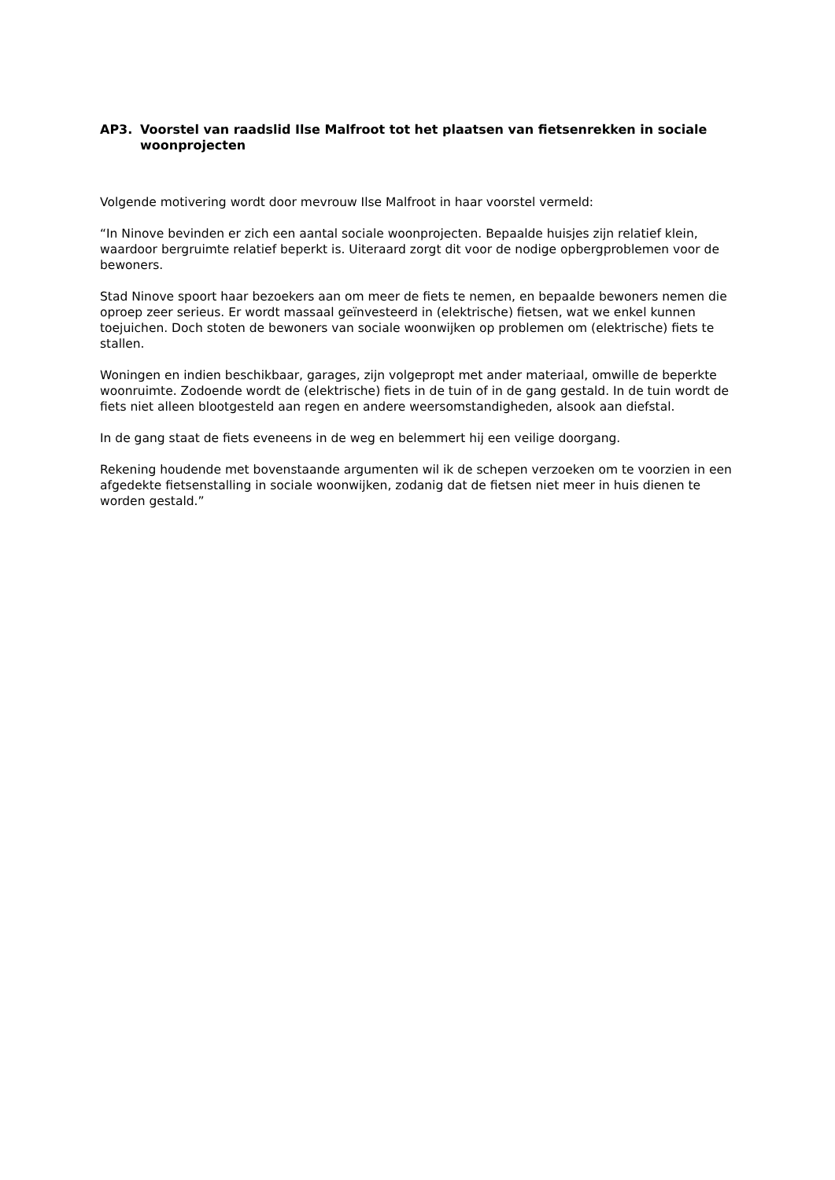AP3. Voorstel van raadslid Ilse Malfroot tot het plaatsen van fietsenrekken in sociale woonprojecten
Volgende motivering wordt door mevrouw Ilse Malfroot in haar voorstel vermeld:
“In Ninove bevinden er zich een aantal sociale woonprojecten. Bepaalde huisjes zijn relatief klein, waardoor bergruimte relatief beperkt is. Uiteraard zorgt dit voor de nodige opbergproblemen voor de bewoners.
Stad Ninove spoort haar bezoekers aan om meer de fiets te nemen, en bepaalde bewoners nemen die oproep zeer serieus. Er wordt massaal geïnvesteerd in (elektrische) fietsen, wat we enkel kunnen toejuichen. Doch stoten de bewoners van sociale woonwijken op problemen om (elektrische) fiets te stallen.
Woningen en indien beschikbaar, garages, zijn volgepropt met ander materiaal, omwille de beperkte woonruimte. Zodoende wordt de (elektrische) fiets in de tuin of in de gang gestald. In de tuin wordt de fiets niet alleen blootgesteld aan regen en andere weersomstandigheden, alsook aan diefstal.
In de gang staat de fiets eveneens in de weg en belemmert hij een veilige doorgang.
Rekening houdende met bovenstaande argumenten wil ik de schepen verzoeken om te voorzien in een afgedekte fietsenstalling in sociale woonwijken, zodanig dat de fietsen niet meer in huis dienen te worden gestald.”